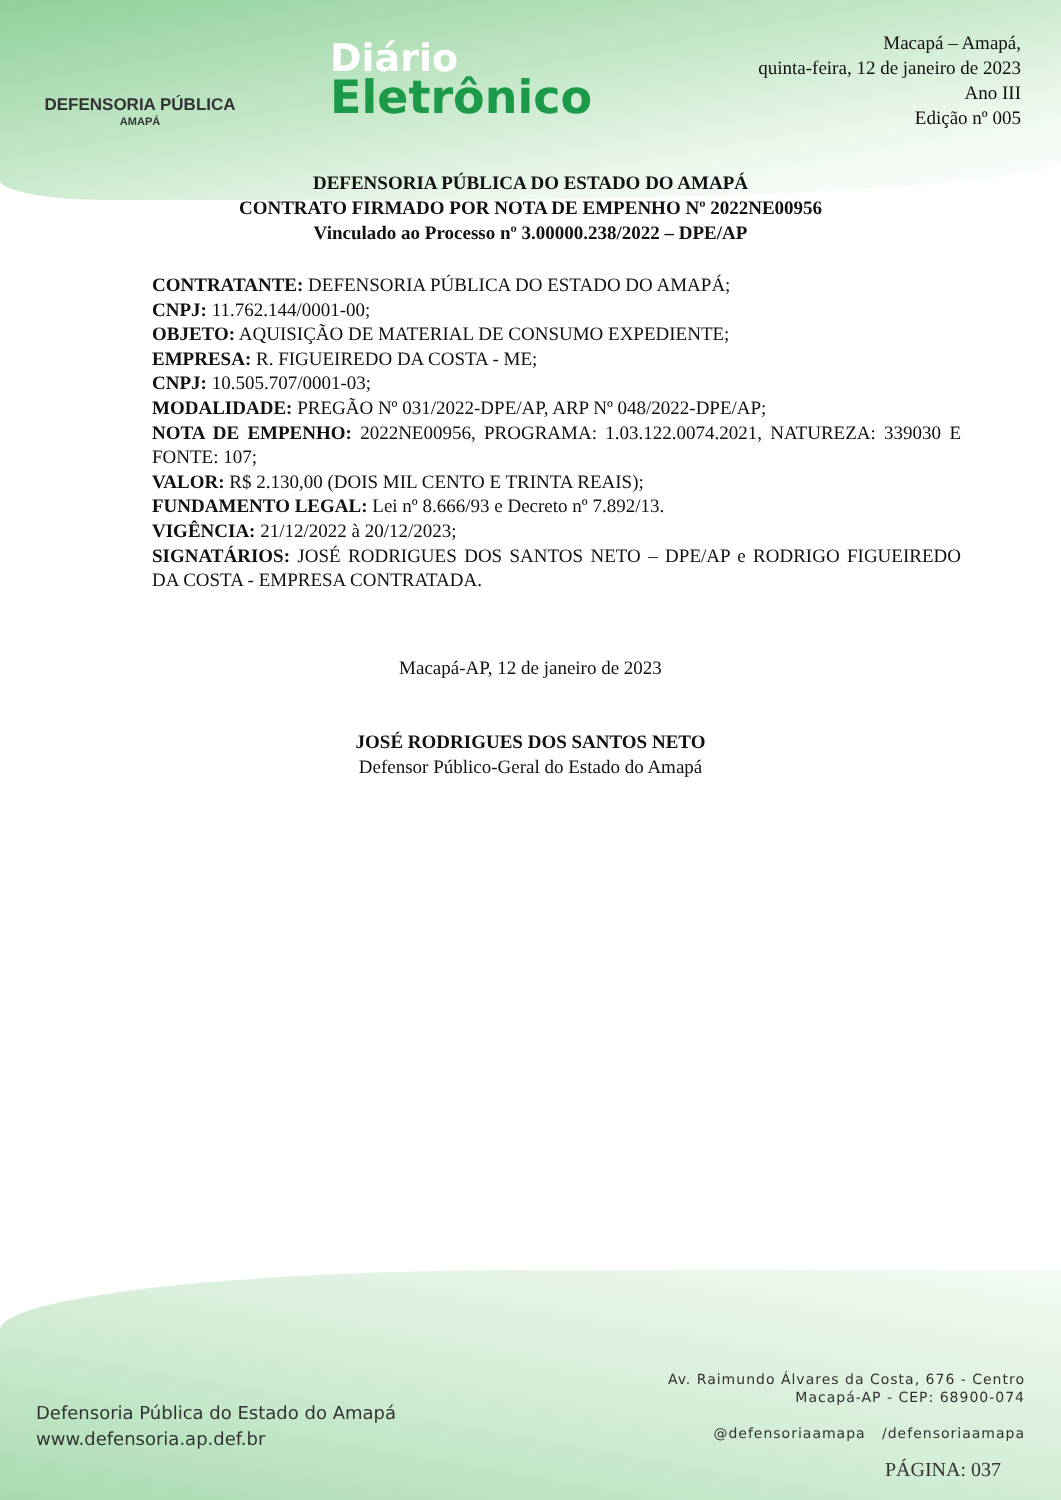DEFENSORIA PÚBLICA
AMAPÁ
Diário
Eletrônico
Macapá – Amapá,
quinta-feira, 12 de janeiro de 2023
Ano III
Edição nº 005
DEFENSORIA PÚBLICA DO ESTADO DO AMAPÁ
CONTRATO FIRMADO POR NOTA DE EMPENHO Nº 2022NE00956
Vinculado ao Processo nº 3.00000.238/2022 – DPE/AP
CONTRATANTE: DEFENSORIA PÚBLICA DO ESTADO DO AMAPÁ;
CNPJ: 11.762.144/0001-00;
OBJETO: AQUISIÇÃO DE MATERIAL DE CONSUMO EXPEDIENTE;
EMPRESA: R. FIGUEIREDO DA COSTA - ME;
CNPJ: 10.505.707/0001-03;
MODALIDADE: PREGÃO Nº 031/2022-DPE/AP, ARP Nº 048/2022-DPE/AP;
NOTA DE EMPENHO: 2022NE00956, PROGRAMA: 1.03.122.0074.2021, NATUREZA: 339030 E FONTE: 107;
VALOR: R$ 2.130,00 (DOIS MIL CENTO E TRINTA REAIS);
FUNDAMENTO LEGAL: Lei nº 8.666/93 e Decreto nº 7.892/13.
VIGÊNCIA: 21/12/2022 à 20/12/2023;
SIGNATÁRIOS: JOSÉ RODRIGUES DOS SANTOS NETO – DPE/AP e RODRIGO FIGUEIREDO DA COSTA - EMPRESA CONTRATADA.
Macapá-AP, 12 de janeiro de 2023
JOSÉ RODRIGUES DOS SANTOS NETO
Defensor Público-Geral do Estado do Amapá
Defensoria Pública do Estado do Amapá
www.defensoria.ap.def.br
Av. Raimundo Álvares da Costa, 676 - Centro
Macapá-AP - CEP: 68900-074
@defensoriaamapa /defensoriaamapa
PÁGINA: 037